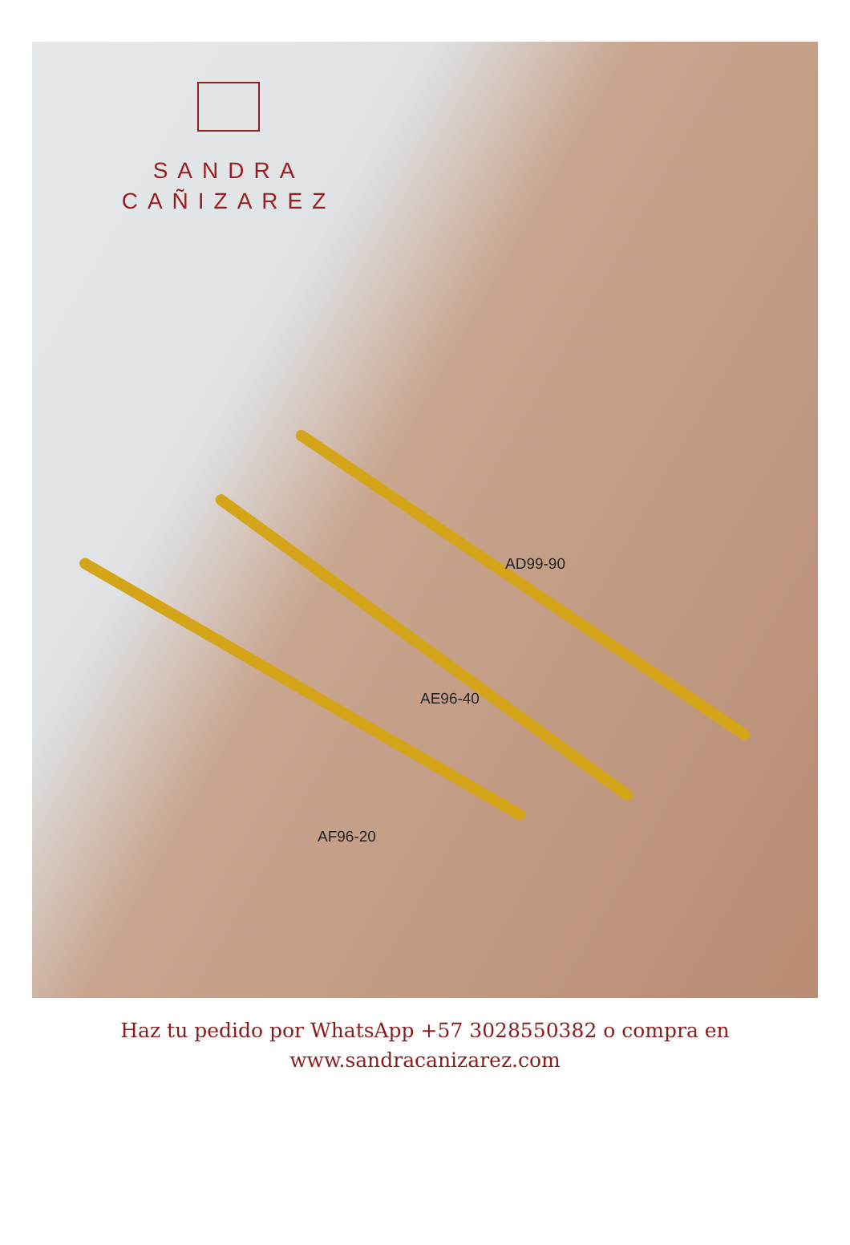SANDRA
CAÑIZAREZ
AD99-90
AE96-40
AF96-20
Haz tu pedido por WhatsApp +57 3028550382 o compra en
www.sandracanizarez.com